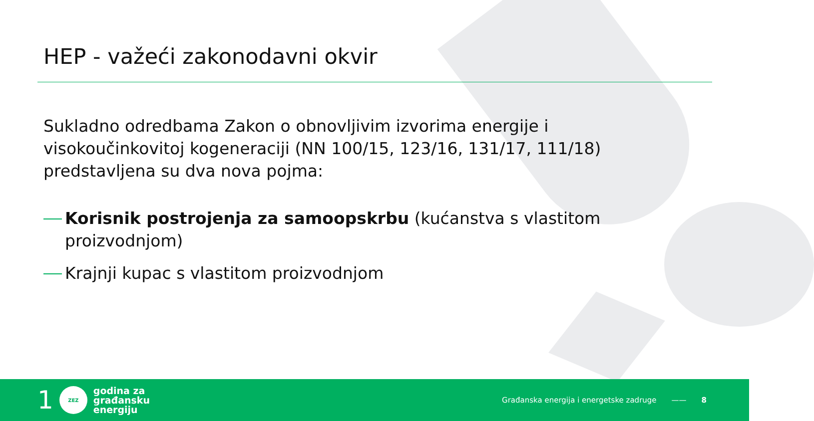HEP - važeći zakonodavni okvir
Sukladno odredbama Zakon o obnovljivim izvorima energije i visokoučinkovitoj kogeneraciji (NN 100/15, 123/16, 131/17, 111/18) predstavljena su dva nova pojma:
Korisnik postrojenja za samoopskrbu (kućanstva s vlastitom proizvodnjom)
Krajnji kupac s vlastitom proizvodnjom
1
ZEZ
godina za
građansku
energiju
Građanska energija i energetske zadruge —— 8